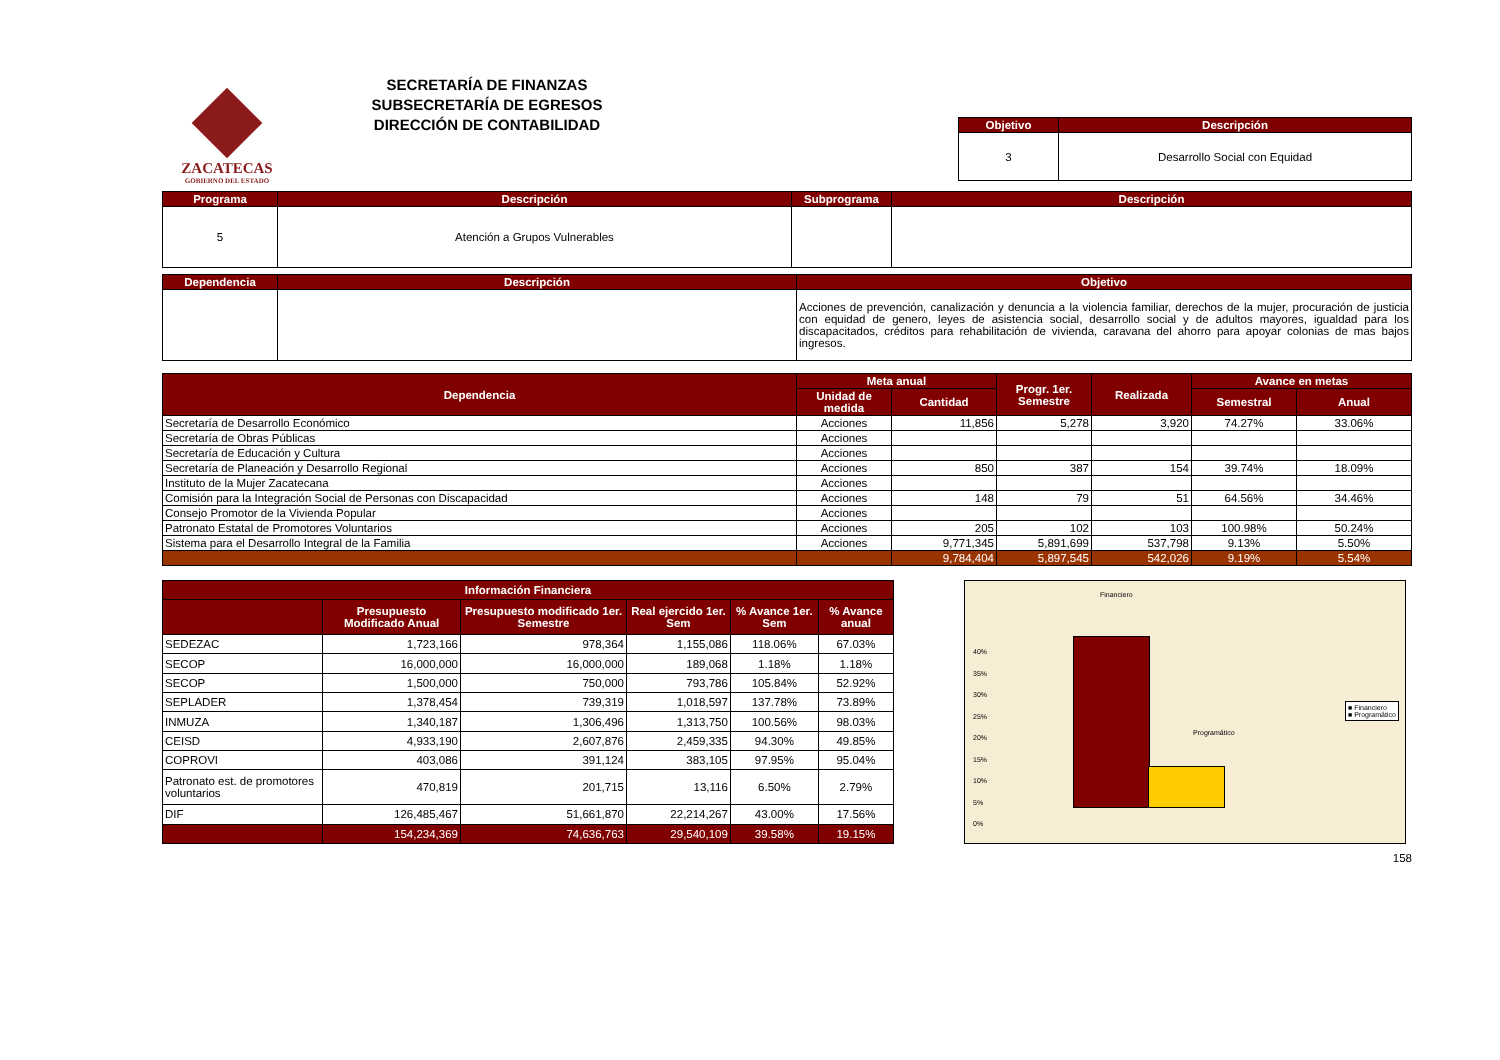ZACATECAS
GOBIERNO DEL ESTADO
SECRETARÍA DE FINANZAS
SUBSECRETARÍA DE EGRESOS
DIRECCIÓN DE CONTABILIDAD
| Objetivo | Descripción |
| --- | --- |
| 3 | Desarrollo Social con Equidad |
| Programa | Descripción | Subprograma | Descripción |
| --- | --- | --- | --- |
| 5 | Atención a Grupos Vulnerables | | |
| Dependencia | Descripción | Objetivo |
| --- | --- | --- |
| | | Acciones de prevención, canalización y denuncia a la violencia familiar, derechos de la mujer, procuración de justicia con equidad de genero, leyes de asistencia social, desarrollo social y de adultos mayores, igualdad para los discapacitados, créditos para rehabilitación de vivienda, caravana del ahorro para apoyar colonias de mas bajos ingresos. |
| Dependencia | Meta anual | | Progr. 1er. Semestre | Realizada | Avance en metas | |
| --- | --- | --- | --- | --- | --- | --- |
| | Unidad de medida | Cantidad | | | Semestral | Anual |
| Secretaría de Desarrollo Económico | Acciones | 11,856 | 5,278 | 3,920 | 74.27% | 33.06% |
| Secretaría de Obras Públicas | Acciones | | | | | |
| Secretaría de Educación y Cultura | Acciones | | | | | |
| Secretaría de Planeación y Desarrollo Regional | Acciones | 850 | 387 | 154 | 39.74% | 18.09% |
| Instituto de la Mujer Zacatecana | Acciones | | | | | |
| Comisión para la Integración Social de Personas con Discapacidad | Acciones | 148 | 79 | 51 | 64.56% | 34.46% |
| Consejo Promotor de la Vivienda Popular | Acciones | | | | | |
| Patronato Estatal de Promotores Voluntarios | Acciones | 205 | 102 | 103 | 100.98% | 50.24% |
| Sistema para el Desarrollo Integral de la Familia | Acciones | 9,771,345 | 5,891,699 | 537,798 | 9.13% | 5.50% |
| | | 9,784,404 | 5,897,545 | 542,026 | 9.19% | 5.54% |
| Información Financiera | | | | | |
| --- | --- | --- | --- | --- | --- |
| | Presupuesto Modificado Anual | Presupuesto modificado 1er. Semestre | Real ejercido 1er. Sem | % Avance 1er. Sem | % Avance anual |
| SEDEZAC | 1,723,166 | 978,364 | 1,155,086 | 118.06% | 67.03% |
| SECOP | 16,000,000 | 16,000,000 | 189,068 | 1.18% | 1.18% |
| SECOP | 1,500,000 | 750,000 | 793,786 | 105.84% | 52.92% |
| SEPLADER | 1,378,454 | 739,319 | 1,018,597 | 137.78% | 73.89% |
| INMUZA | 1,340,187 | 1,306,496 | 1,313,750 | 100.56% | 98.03% |
| CEISD | 4,933,190 | 2,607,876 | 2,459,335 | 94.30% | 49.85% |
| COPROVI | 403,086 | 391,124 | 383,105 | 97.95% | 95.04% |
| Patronato est. de promotores voluntarios | 470,819 | 201,715 | 13,116 | 6.50% | 2.79% |
| DIF | 126,485,467 | 51,661,870 | 22,214,267 | 43.00% | 17.56% |
| | 154,234,369 | 74,636,763 | 29,540,109 | 39.58% | 19.15% |
Financiero
Programático
40%
35%
30%
25%
20%
15%
10%
5%
0%
■ Financiero
■ Programático
158